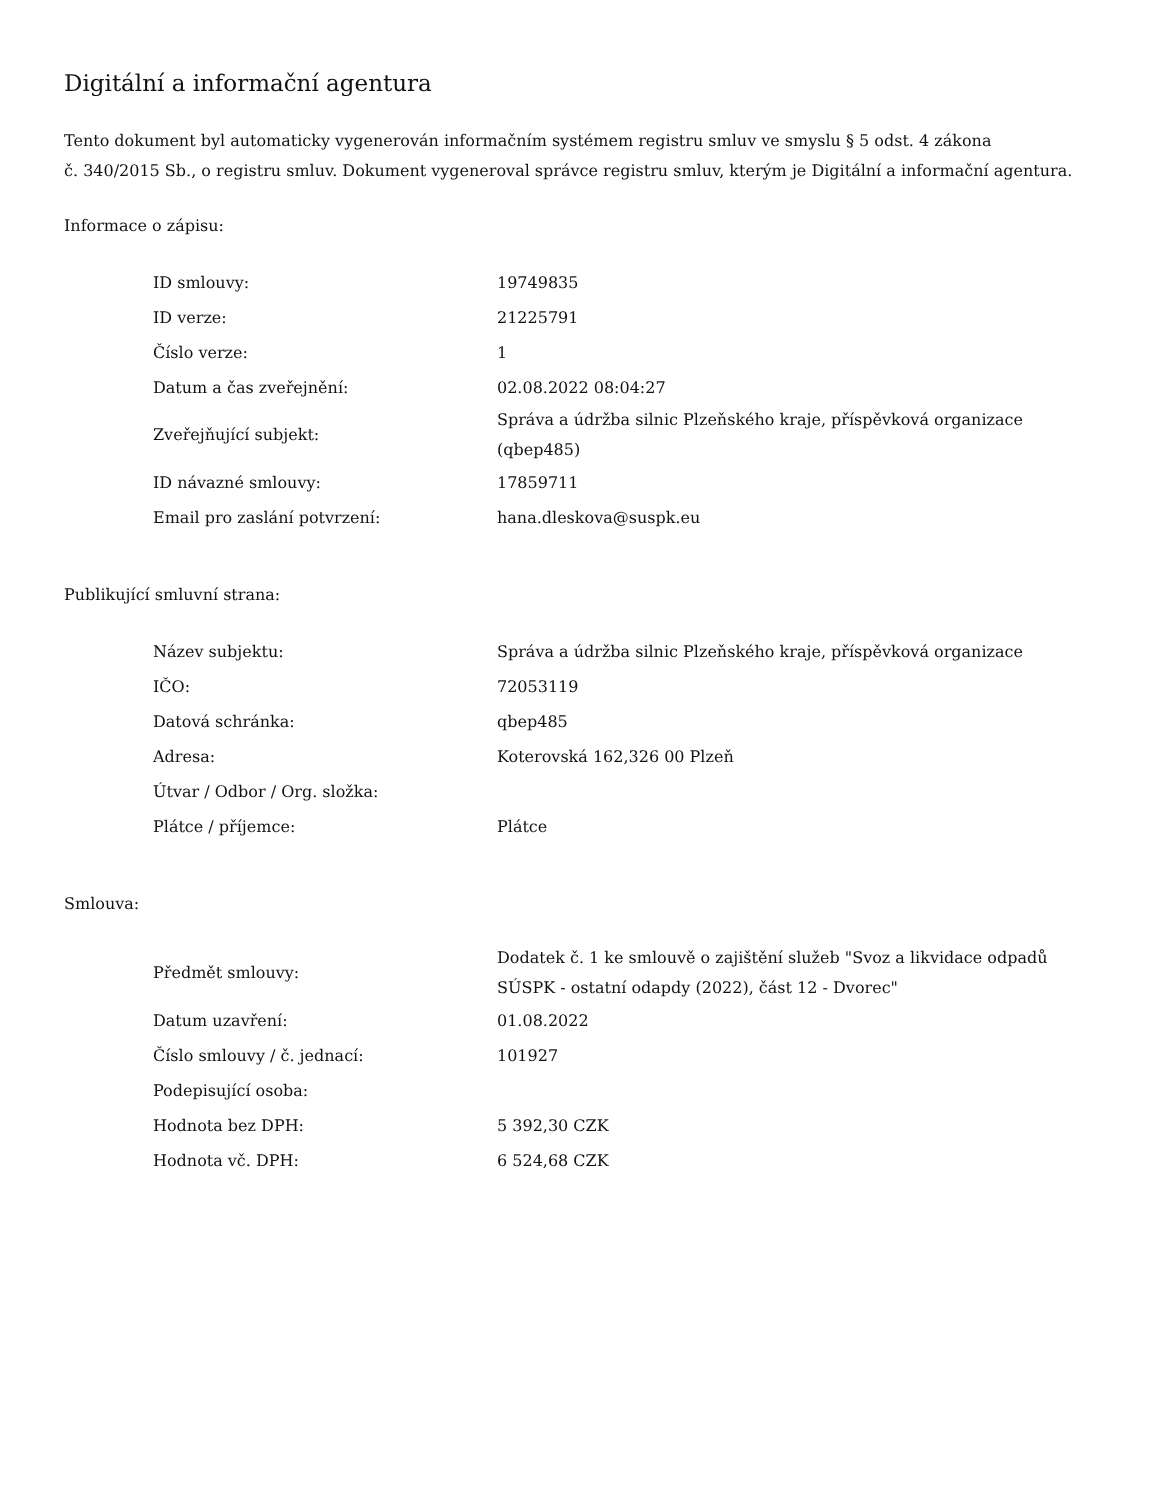Digitální a informační agentura
Tento dokument byl automaticky vygenerován informačním systémem registru smluv ve smyslu § 5 odst. 4 zákona
č. 340/2015 Sb., o registru smluv. Dokument vygeneroval správce registru smluv, kterým je Digitální a informační agentura.
Informace o zápisu:
| ID smlouvy: | 19749835 |
| ID verze: | 21225791 |
| Číslo verze: | 1 |
| Datum a čas zveřejnění: | 02.08.2022 08:04:27 |
| Zveřejňující subjekt: | Správa a údržba silnic Plzeňského kraje, příspěvková organizace (qbep485) |
| ID návazné smlouvy: | 17859711 |
| Email pro zaslání potvrzení: | hana.dleskova@suspk.eu |
Publikující smluvní strana:
| Název subjektu: | Správa a údržba silnic Plzeňského kraje, příspěvková organizace |
| IČO: | 72053119 |
| Datová schránka: | qbep485 |
| Adresa: | Koterovská 162,326 00 Plzeň |
| Útvar / Odbor / Org. složka: | |
| Plátce / příjemce: | Plátce |
Smlouva:
| Předmět smlouvy: | Dodatek č. 1 ke smlouvě o zajištění služeb "Svoz a likvidace odpadů SÚSPK - ostatní odapdy (2022), část 12 - Dvorec" |
| Datum uzavření: | 01.08.2022 |
| Číslo smlouvy / č. jednací: | 101927 |
| Podepisující osoba: | |
| Hodnota bez DPH: | 5 392,30 CZK |
| Hodnota vč. DPH: | 6 524,68 CZK |